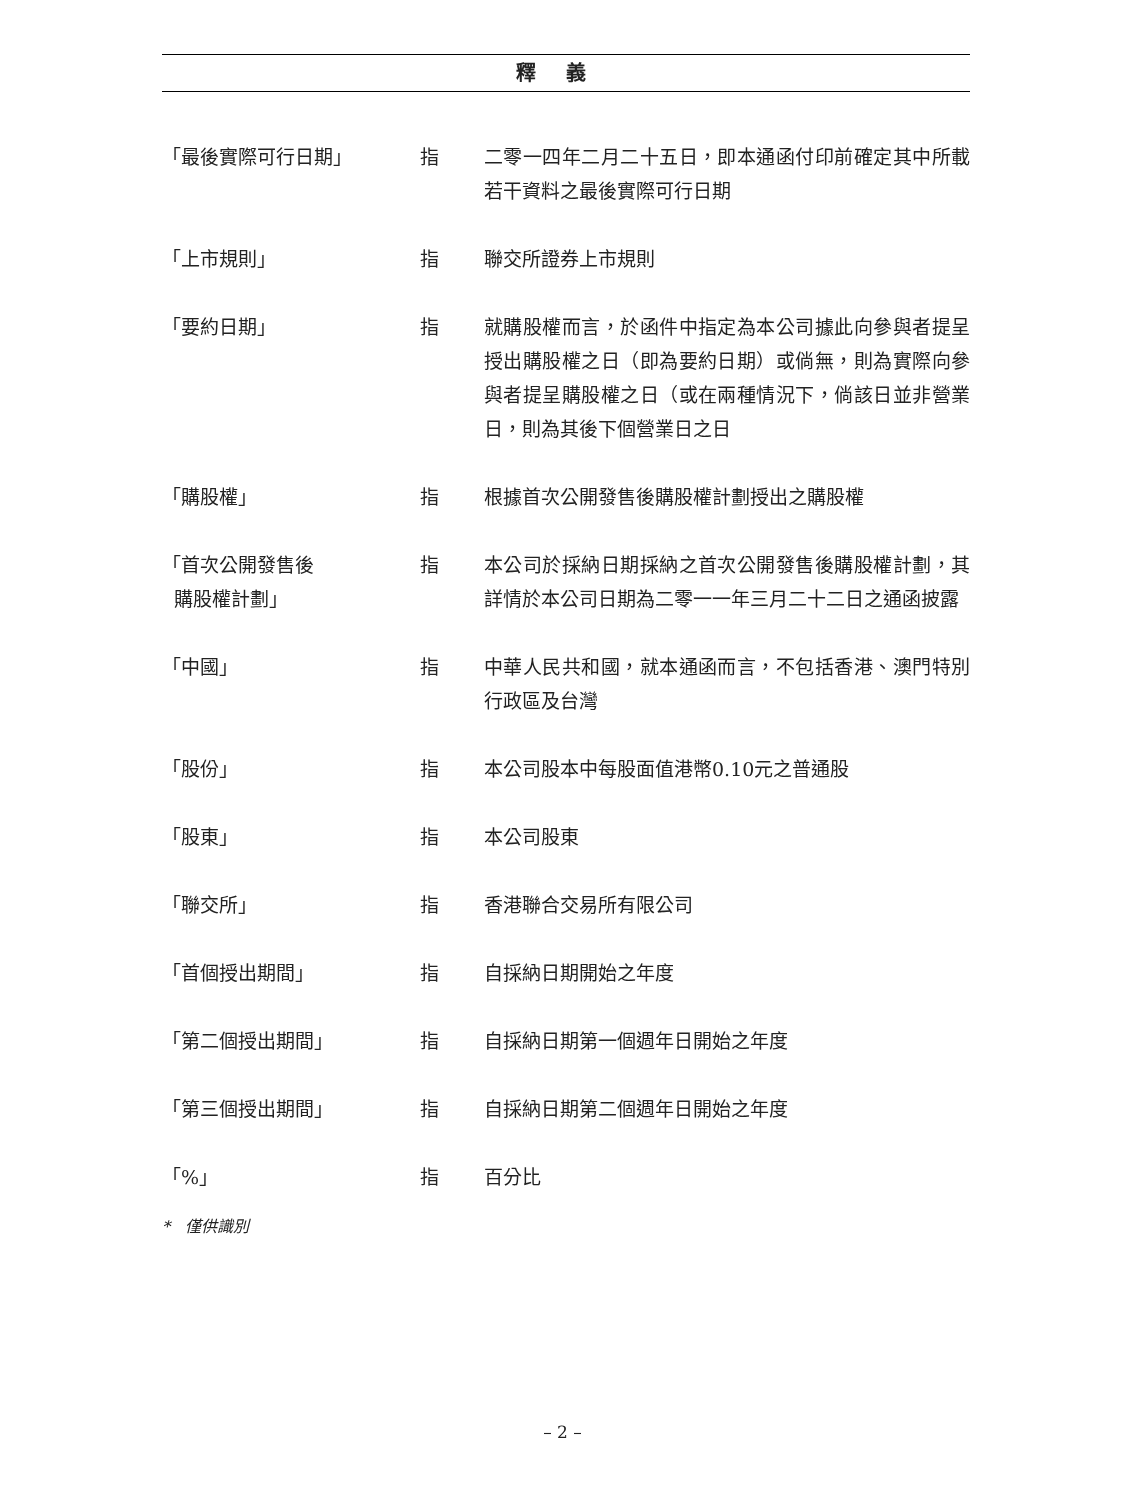釋義
「最後實際可行日期」 指 二零一四年二月二十五日，即本通函付印前確定其中所載若干資料之最後實際可行日期
「上市規則」 指 聯交所證券上市規則
「要約日期」 指 就購股權而言，於函件中指定為本公司據此向參與者提呈授出購股權之日（即為要約日期）或倘無，則為實際向參與者提呈購股權之日（或在兩種情況下，倘該日並非營業日，則為其後下個營業日之日
「購股權」 指 根據首次公開發售後購股權計劃授出之購股權
「首次公開發售後
購股權計劃」
指 本公司於採納日期採納之首次公開發售後購股權計劃，其詳情於本公司日期為二零一一年三月二十二日之通函披露
「中國」 指 中華人民共和國，就本通函而言，不包括香港、澳門特別行政區及台灣
「股份」 指 本公司股本中每股面值港幣0.10元之普通股
「股東」 指 本公司股東
「聯交所」 指 香港聯合交易所有限公司
「首個授出期間」 指 自採納日期開始之年度
「第二個授出期間」 指 自採納日期第一個週年日開始之年度
「第三個授出期間」 指 自採納日期第二個週年日開始之年度
「%」 指 百分比
* 僅供識別
– 2 –